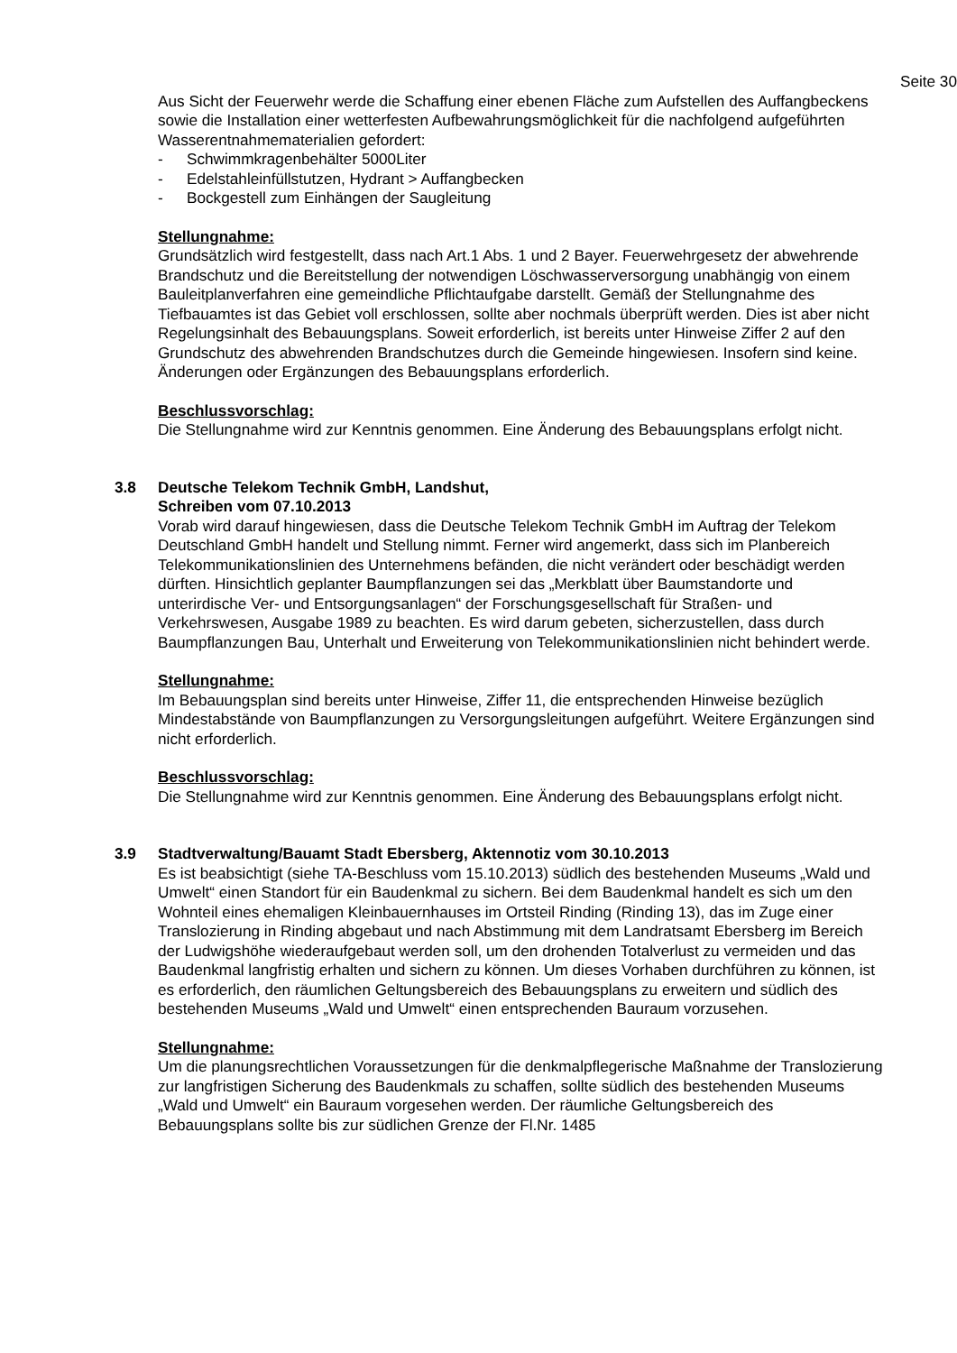Seite 30
Aus Sicht der Feuerwehr werde die Schaffung einer ebenen Fläche zum Aufstellen des Auffangbeckens sowie die Installation einer wetterfesten Aufbewahrungsmöglichkeit für die nachfolgend aufgeführten Wasserentnahmematerialien gefordert:
- Schwimmkragenbehälter 5000Liter
- Edelstahleinfüllstutzen, Hydrant > Auffangbecken
- Bockgestell zum Einhängen der Saugleitung
Stellungnahme:
Grundsätzlich wird festgestellt, dass nach Art.1 Abs. 1 und 2 Bayer. Feuerwehrgesetz der abwehrende Brandschutz und die Bereitstellung der notwendigen Löschwasserversorgung unabhängig von einem Bauleitplanverfahren eine gemeindliche Pflichtaufgabe darstellt. Gemäß der Stellungnahme des Tiefbauamtes ist das Gebiet voll erschlossen, sollte aber nochmals überprüft werden. Dies ist aber nicht Regelungsinhalt des Bebauungsplans. Soweit erforderlich, ist bereits unter Hinweise Ziffer 2 auf den Grundschutz des abwehrenden Brandschutzes durch die Gemeinde hingewiesen. Insofern sind keine. Änderungen oder Ergänzungen des Bebauungsplans erforderlich.
Beschlussvorschlag:
Die Stellungnahme wird zur Kenntnis genommen. Eine Änderung des Bebauungsplans erfolgt nicht.
3.8 Deutsche Telekom Technik GmbH, Landshut,
Schreiben vom 07.10.2013
Vorab wird darauf hingewiesen, dass die Deutsche Telekom Technik GmbH im Auftrag der Telekom Deutschland GmbH handelt und Stellung nimmt. Ferner wird angemerkt, dass sich im Planbereich Telekommunikationslinien des Unternehmens befänden, die nicht verändert oder beschädigt werden dürften. Hinsichtlich geplanter Baumpflanzungen sei das „Merkblatt über Baumstandorte und unterirdische Ver- und Entsorgungsanlagen“ der Forschungsgesellschaft für Straßen- und Verkehrswesen, Ausgabe 1989 zu beachten. Es wird darum gebeten, sicherzustellen, dass durch Baumpflanzungen Bau, Unterhalt und Erweiterung von Telekommunikationslinien nicht behindert werde.
Stellungnahme:
Im Bebauungsplan sind bereits unter Hinweise, Ziffer 11, die entsprechenden Hinweise bezüglich Mindestabstände von Baumpflanzungen zu Versorgungsleitungen aufgeführt. Weitere Ergänzungen sind nicht erforderlich.
Beschlussvorschlag:
Die Stellungnahme wird zur Kenntnis genommen. Eine Änderung des Bebauungsplans erfolgt nicht.
3.9 Stadtverwaltung/Bauamt Stadt Ebersberg, Aktennotiz vom 30.10.2013
Es ist beabsichtigt (siehe TA-Beschluss vom 15.10.2013) südlich des bestehenden Museums „Wald und Umwelt“ einen Standort für ein Baudenkmal zu sichern. Bei dem Baudenkmal handelt es sich um den Wohnteil eines ehemaligen Kleinbauernhauses im Ortsteil Rinding (Rinding 13), das im Zuge einer Translozierung in Rinding abgebaut und nach Abstimmung mit dem Landratsamt Ebersberg im Bereich der Ludwigshöhe wiederaufgebaut werden soll, um den drohenden Totalverlust zu vermeiden und das Baudenkmal langfristig erhalten und sichern zu können. Um dieses Vorhaben durchführen zu können, ist es erforderlich, den räumlichen Geltungsbereich des Bebauungsplans zu erweitern und südlich des bestehenden Museums „Wald und Umwelt“ einen entsprechenden Bauraum vorzusehen.
Stellungnahme:
Um die planungsrechtlichen Voraussetzungen für die denkmalpflegerische Maßnahme der Translozierung zur langfristigen Sicherung des Baudenkmals zu schaffen, sollte südlich des bestehenden Museums „Wald und Umwelt“ ein Bauraum vorgesehen werden. Der räumliche Geltungsbereich des Bebauungsplans sollte bis zur südlichen Grenze der Fl.Nr. 1485